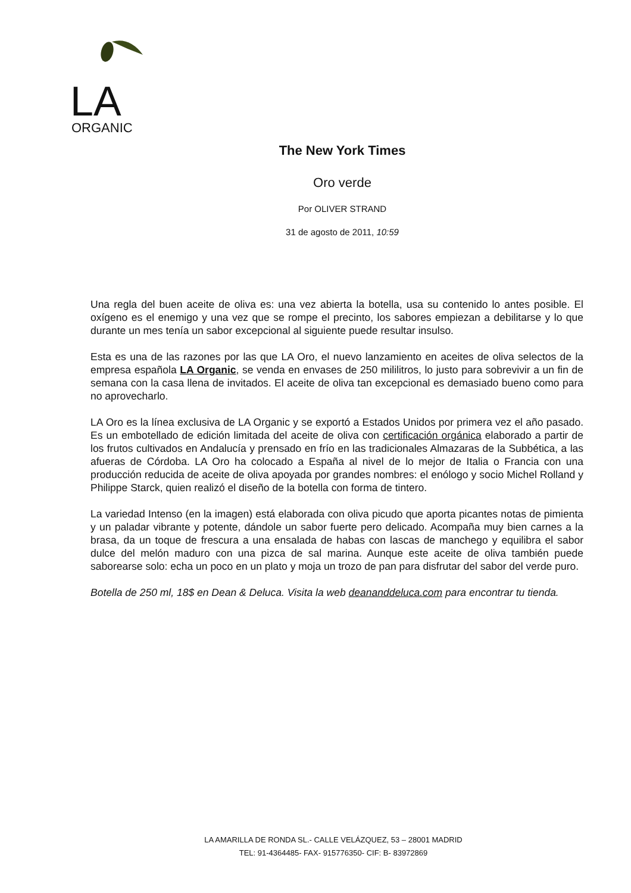LA
ORGANIC
The New York Times
Oro verde
Por OLIVER STRAND
31 de agosto de 2011, 10:59
Una regla del buen aceite de oliva es: una vez abierta la botella, usa su contenido lo antes posible. El oxígeno es el enemigo y una vez que se rompe el precinto, los sabores empiezan a debilitarse y lo que durante un mes tenía un sabor excepcional al siguiente puede resultar insulso.
Esta es una de las razones por las que LA Oro, el nuevo lanzamiento en aceites de oliva selectos de la empresa española LA Organic, se venda en envases de 250 mililitros, lo justo para sobrevivir a un fin de semana con la casa llena de invitados. El aceite de oliva tan excepcional es demasiado bueno como para no aprovecharlo.
LA Oro es la línea exclusiva de LA Organic y se exportó a Estados Unidos por primera vez el año pasado. Es un embotellado de edición limitada del aceite de oliva con certificación orgánica elaborado a partir de los frutos cultivados en Andalucía y prensado en frío en las tradicionales Almazaras de la Subbética, a las afueras de Córdoba. LA Oro ha colocado a España al nivel de lo mejor de Italia o Francia con una producción reducida de aceite de oliva apoyada por grandes nombres: el enólogo y socio Michel Rolland y Philippe Starck, quien realizó el diseño de la botella con forma de tintero.
La variedad Intenso (en la imagen) está elaborada con oliva picudo que aporta picantes notas de pimienta y un paladar vibrante y potente, dándole un sabor fuerte pero delicado. Acompaña muy bien carnes a la brasa, da un toque de frescura a una ensalada de habas con lascas de manchego y equilibra el sabor dulce del melón maduro con una pizca de sal marina. Aunque este aceite de oliva también puede saborearse solo: echa un poco en un plato y moja un trozo de pan para disfrutar del sabor del verde puro.
Botella de 250 ml, 18$ en Dean & Deluca. Visita la web deananddeluca.com para encontrar tu tienda.
LA AMARILLA DE RONDA SL.- CALLE VELÁZQUEZ, 53 – 28001 MADRID
TEL: 91-4364485- FAX- 915776350- CIF: B- 83972869